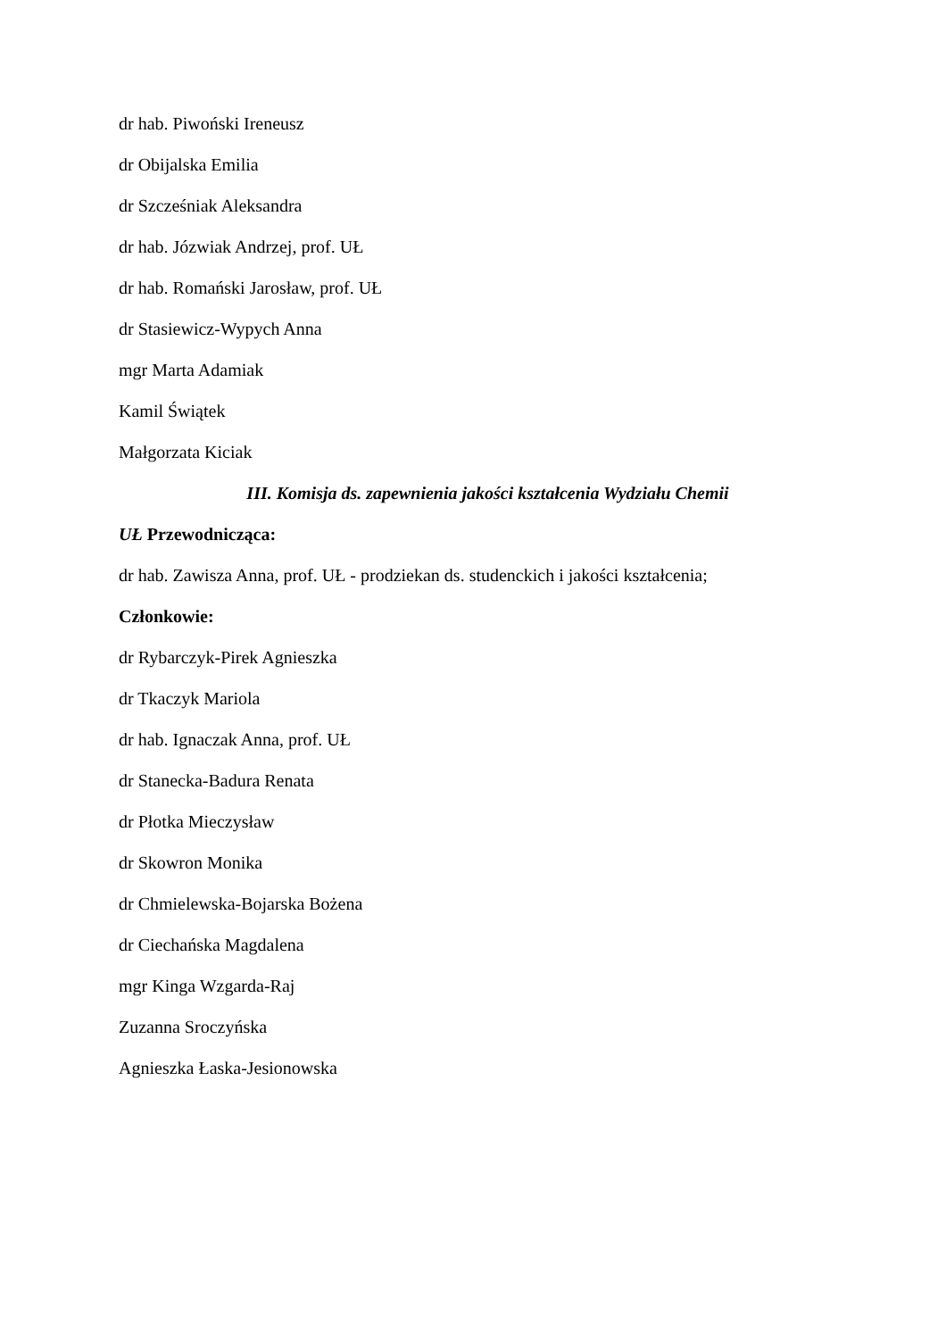dr hab. Piwoński Ireneusz
dr Obijalska Emilia
dr Szcześniak Aleksandra
dr hab. Józwiak Andrzej, prof. UŁ
dr hab. Romański Jarosław, prof. UŁ
dr Stasiewicz-Wypych Anna
mgr Marta Adamiak
Kamil Świątek
Małgorzata Kiciak
III. Komisja ds. zapewnienia jakości kształcenia Wydziału Chemii
UŁ Przewodnicząca:
dr hab. Zawisza Anna, prof. UŁ - prodziekan ds. studenckich i jakości kształcenia;
Członkowie:
dr Rybarczyk-Pirek Agnieszka
dr Tkaczyk Mariola
dr hab. Ignaczak Anna, prof. UŁ
dr Stanecka-Badura Renata
dr Płotka Mieczysław
dr Skowron Monika
dr Chmielewska-Bojarska Bożena
dr Ciechańska Magdalena
mgr Kinga Wzgarda-Raj
Zuzanna Sroczyńska
Agnieszka Łaska-Jesionowska